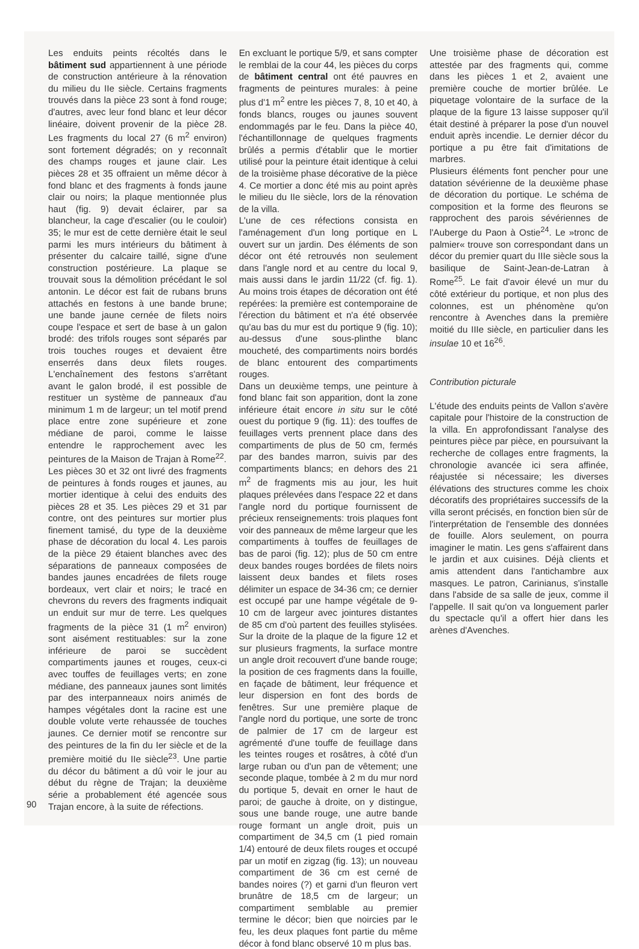Les enduits peints récoltés dans le bâtiment sud appartiennent à une période de construction antérieure à la rénovation du milieu du IIe siècle. Certains fragments trouvés dans la pièce 23 sont à fond rouge; d'autres, avec leur fond blanc et leur décor linéaire, doivent provenir de la pièce 28. Les fragments du local 27 (6 m<sup>2</sup> environ) sont fortement dégradés; on y reconnaît des champs rouges et jaune clair. Les pièces 28 et 35 offraient un même décor à fond blanc et des fragments à fonds jaune clair ou noirs; la plaque mentionnée plus haut (fig. 9) devait éclairer, par sa blancheur, la cage d'escalier (ou le couloir) 35; le mur est de cette dernière était le seul parmi les murs intérieurs du bâtiment à présenter du calcaire taillé, signe d'une construction postérieure. La plaque se trouvait sous la démolition précédant le sol antonin. Le décor est fait de rubans bruns attachés en festons à une bande brune; une bande jaune cernée de filets noirs coupe l'espace et sert de base à un galon brodé: des trifols rouges sont séparés par trois touches rouges et devaient être enserrés dans deux filets rouges. L'enchaînement des festons s'arrêtant avant le galon brodé, il est possible de restituer un système de panneaux d'au minimum 1 m de largeur; un tel motif prend place entre zone supérieure et zone médiane de paroi, comme le laisse entendre le rapprochement avec les peintures de la Maison de Trajan à Rome<sup>22</sup>.
Les pièces 30 et 32 ont livré des fragments de peintures à fonds rouges et jaunes, au mortier identique à celui des enduits des pièces 28 et 35. Les pièces 29 et 31 par contre, ont des peintures sur mortier plus finement tamisé, du type de la deuxième phase de décoration du local 4. Les parois de la pièce 29 étaient blanches avec des séparations de panneaux composées de bandes jaunes encadrées de filets rouge bordeaux, vert clair et noirs; le tracé en chevrons du revers des fragments indiquait un enduit sur mur de terre. Les quelques fragments de la pièce 31 (1 m<sup>2</sup> environ) sont aisément restituables: sur la zone inférieure de paroi se succèdent compartiments jaunes et rouges, ceux-ci avec touffes de feuillages verts; en zone médiane, des panneaux jaunes sont limités par des interpanneaux noirs animés de hampes végétales dont la racine est une double volute verte rehaussée de touches jaunes. Ce dernier motif se rencontre sur des peintures de la fin du Ier siècle et de la première moitié du IIe siècle<sup>23</sup>. Une partie du décor du bâtiment a dû voir le jour au début du règne de Trajan; la deuxième série a probablement été agencée sous Trajan encore, à la suite de réfections.
En excluant le portique 5/9, et sans compter le remblai de la cour 44, les pièces du corps de bâtiment central ont été pauvres en fragments de peintures murales: à peine plus d'1 m<sup>2</sup> entre les pièces 7, 8, 10 et 40, à fonds blancs, rouges ou jaunes souvent endommagés par le feu. Dans la pièce 40, l'échantillonnage de quelques fragments brûlés a permis d'établir que le mortier utilisé pour la peinture était identique à celui de la troisième phase décorative de la pièce 4. Ce mortier a donc été mis au point après le milieu du IIe siècle, lors de la rénovation de la villa.
L'une de ces réfections consista en l'aménagement d'un long portique en L ouvert sur un jardin. Des éléments de son décor ont été retrouvés non seulement dans l'angle nord et au centre du local 9, mais aussi dans le jardin 11/22 (cf. fig. 1). Au moins trois étapes de décoration ont été repérées: la première est contemporaine de l'érection du bâtiment et n'a été observée qu'au bas du mur est du portique 9 (fig. 10); au-dessus d'une sous-plinthe blanc moucheté, des compartiments noirs bordés de blanc entourent des compartiments rouges.
Dans un deuxième temps, une peinture à fond blanc fait son apparition, dont la zone inférieure était encore in situ sur le côté ouest du portique 9 (fig. 11): des touffes de feuillages verts prennent place dans des compartiments de plus de 50 cm, fermés par des bandes marron, suivis par des compartiments blancs; en dehors des 21 m<sup>2</sup> de fragments mis au jour, les huit plaques prélevées dans l'espace 22 et dans l'angle nord du portique fournissent de précieux renseignements: trois plaques font voir des panneaux de même largeur que les compartiments à touffes de feuillages de bas de paroi (fig. 12); plus de 50 cm entre deux bandes rouges bordées de filets noirs laissent deux bandes et filets roses délimiter un espace de 34-36 cm; ce dernier est occupé par une hampe végétale de 9-10 cm de largeur avec jointures distantes de 85 cm d'où partent des feuilles stylisées. Sur la droite de la plaque de la figure 12 et sur plusieurs fragments, la surface montre un angle droit recouvert d'une bande rouge; la position de ces fragments dans la fouille, en façade de bâtiment, leur fréquence et leur dispersion en font des bords de fenêtres. Sur une première plaque de l'angle nord du portique, une sorte de tronc de palmier de 17 cm de largeur est agrémenté d'une touffe de feuillage dans les teintes rouges et rosâtres, à côté d'un large ruban ou d'un pan de vêtement; une seconde plaque, tombée à 2 m du mur nord du portique 5, devait en orner le haut de paroi; de gauche à droite, on y distingue, sous une bande rouge, une autre bande rouge formant un angle droit, puis un compartiment de 34,5 cm (1 pied romain 1/4) entouré de deux filets rouges et occupé par un motif en zigzag (fig. 13); un nouveau compartiment de 36 cm est cerné de bandes noires (?) et garni d'un fleuron vert brunâtre de 18,5 cm de largeur; un compartiment semblable au premier termine le décor; bien que noircies par le feu, les deux plaques font partie du même décor à fond blanc observé 10 m plus bas.
Une troisième phase de décoration est attestée par des fragments qui, comme dans les pièces 1 et 2, avaient une première couche de mortier brûlée. Le piquetage volontaire de la surface de la plaque de la figure 13 laisse supposer qu'il était destiné à préparer la pose d'un nouvel enduit après incendie. Le dernier décor du portique a pu être fait d'imitations de marbres.
Plusieurs éléments font pencher pour une datation sévérienne de la deuxième phase de décoration du portique. Le schéma de composition et la forme des fleurons se rapprochent des parois sévériennes de l'Auberge du Paon à Ostie<sup>24</sup>. Le »tronc de palmier« trouve son correspondant dans un décor du premier quart du IIIe siècle sous la basilique de Saint-Jean-de-Latran à Rome<sup>25</sup>. Le fait d'avoir élevé un mur du côté extérieur du portique, et non plus des colonnes, est un phénomène qu'on rencontre à Avenches dans la première moitié du IIIe siècle, en particulier dans les insulae 10 et 16<sup>26</sup>.
Contribution picturale
L'étude des enduits peints de Vallon s'avère capitale pour l'histoire de la construction de la villa. En approfondissant l'analyse des peintures pièce par pièce, en poursuivant la recherche de collages entre fragments, la chronologie avancée ici sera affinée, réajustée si nécessaire; les diverses élévations des structures comme les choix décoratifs des propriétaires successifs de la villa seront précisés, en fonction bien sûr de l'interprétation de l'ensemble des données de fouille. Alors seulement, on pourra imaginer le matin. Les gens s'affairent dans le jardin et aux cuisines. Déjà clients et amis attendent dans l'antichambre aux masques. Le patron, Carinianus, s'installe dans l'abside de sa salle de jeux, comme il l'appelle. Il sait qu'on va longuement parler du spectacle qu'il a offert hier dans les arènes d'Avenches.
90